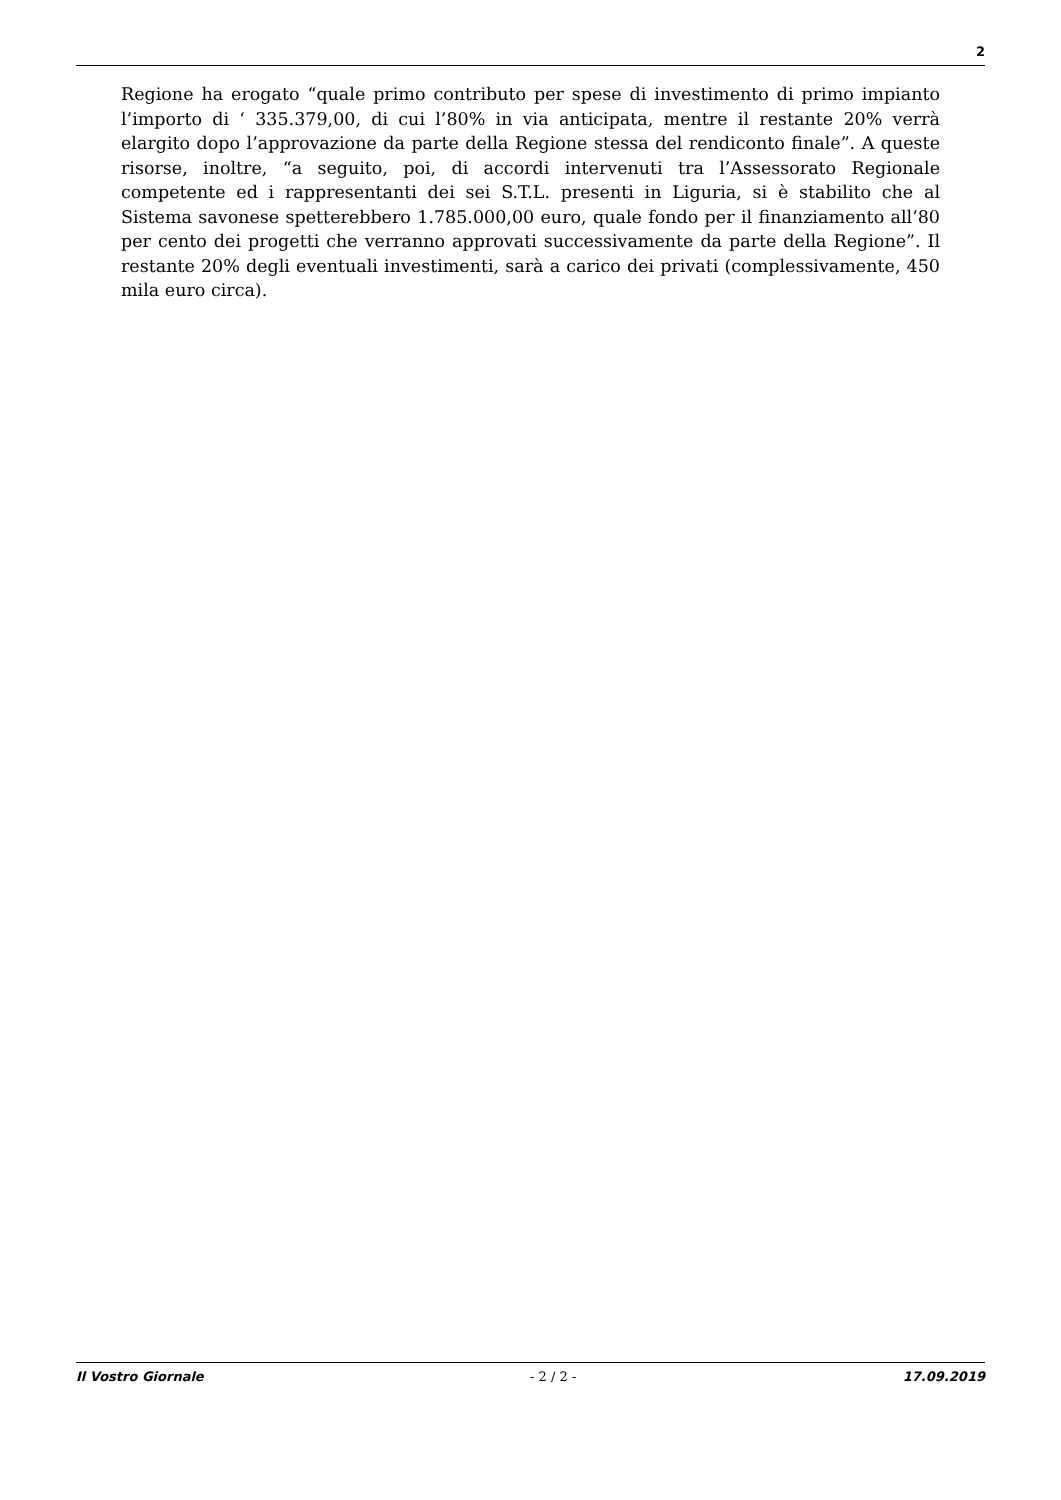2
Regione ha erogato “quale primo contributo per spese di investimento di primo impianto l’importo di ‘ 335.379,00, di cui l’80% in via anticipata, mentre il restante 20% verrà elargito dopo l’approvazione da parte della Regione stessa del rendiconto finale”. A queste risorse, inoltre, “a seguito, poi, di accordi intervenuti tra l’Assessorato Regionale competente ed i rappresentanti dei sei S.T.L. presenti in Liguria, si è stabilito che al Sistema savonese spetterebbero 1.785.000,00 euro, quale fondo per il finanziamento all’80 per cento dei progetti che verranno approvati successivamente da parte della Regione”. Il restante 20% degli eventuali investimenti, sarà a carico dei privati (complessivamente, 450 mila euro circa).
Il Vostro Giornale - 2 / 2 - 17.09.2019